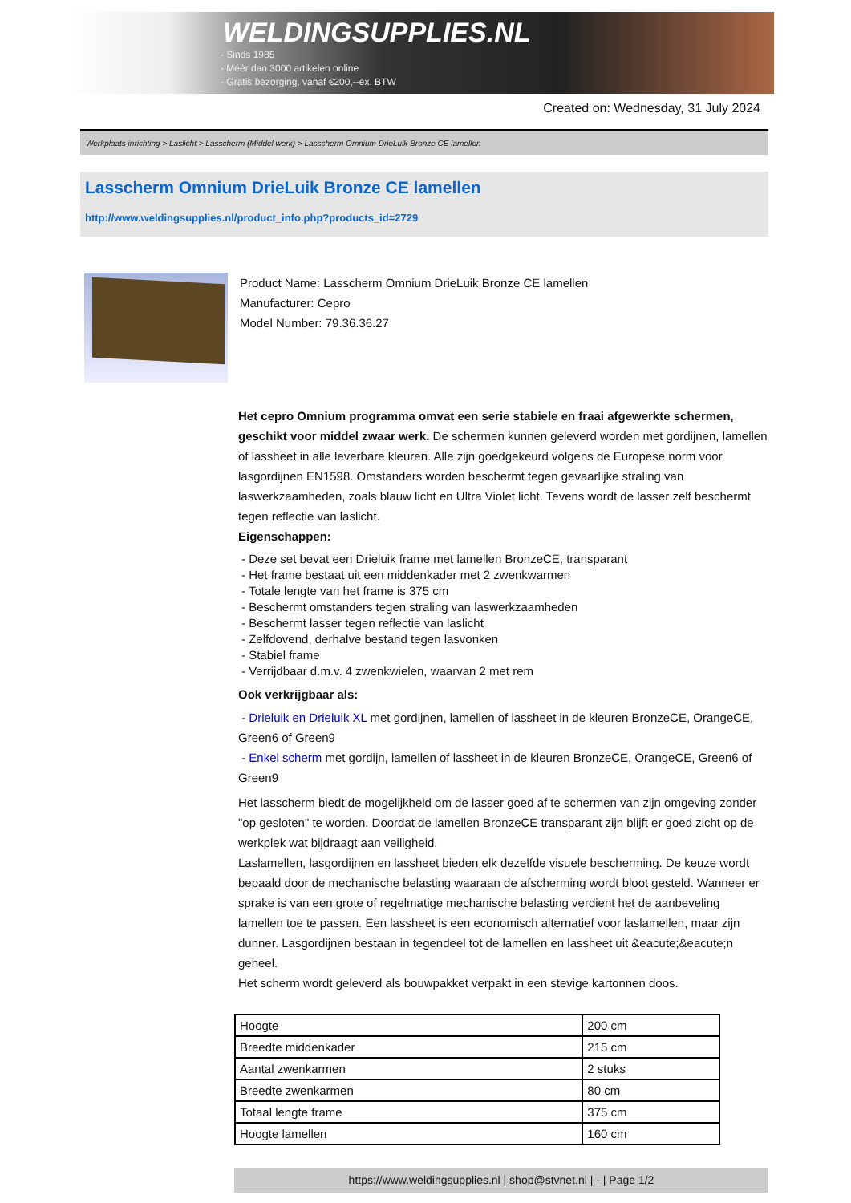WELDINGSUPPLIES.NL
- Sinds 1985
- Méér dan 3000 artikelen online
- Gratis bezorging, vanaf €200,--ex. BTW
Created on: Wednesday, 31 July 2024
Werkplaats inrichting > Laslicht > Lasscherm (Middel werk) > Lasscherm Omnium DrieLuik Bronze CE lamellen
Lasscherm Omnium DrieLuik Bronze CE lamellen
http://www.weldingsupplies.nl/product_info.php?products_id=2729
Product Name: Lasscherm Omnium DrieLuik Bronze CE lamellen
Manufacturer: Cepro
Model Number: 79.36.36.27
Het cepro Omnium programma omvat een serie stabiele en fraai afgewerkte schermen, geschikt voor middel zwaar werk. De schermen kunnen geleverd worden met gordijnen, lamellen of lassheet in alle leverbare kleuren. Alle zijn goedgekeurd volgens de Europese norm voor lasgordijnen EN1598. Omstanders worden beschermt tegen gevaarlijke straling van laswerkzaamheden, zoals blauw licht en Ultra Violet licht. Tevens wordt de lasser zelf beschermt tegen reflectie van laslicht.
Eigenschappen:
- Deze set bevat een Drieluik frame met lamellen BronzeCE, transparant
- Het frame bestaat uit een middenkader met 2 zwenkwarmen
- Totale lengte van het frame is 375 cm
- Beschermt omstanders tegen straling van laswerkzaamheden
- Beschermt lasser tegen reflectie van laslicht
- Zelfdovend, derhalve bestand tegen lasvonken
- Stabiel frame
- Verrijdbaar d.m.v. 4 zwenkwielen, waarvan 2 met rem
Ook verkrijgbaar als:
- Drieluik en Drieluik XL met gordijnen, lamellen of lassheet in de kleuren BronzeCE, OrangeCE, Green6 of Green9
- Enkel scherm met gordijn, lamellen of lassheet in de kleuren BronzeCE, OrangeCE, Green6 of Green9
Het lasscherm biedt de mogelijkheid om de lasser goed af te schermen van zijn omgeving zonder "op gesloten" te worden. Doordat de lamellen BronzeCE transparant zijn blijft er goed zicht op de werkplek wat bijdraagt aan veiligheid.
Laslamellen, lasgordijnen en lassheet bieden elk dezelfde visuele bescherming. De keuze wordt bepaald door de mechanische belasting waaraan de afscherming wordt bloot gesteld. Wanneer er sprake is van een grote of regelmatige mechanische belasting verdient het de aanbeveling lamellen toe te passen. Een lassheet is een economisch alternatief voor laslamellen, maar zijn dunner. Lasgordijnen bestaan in tegendeel tot de lamellen en lassheet uit &eacute;&eacute;n geheel.
Het scherm wordt geleverd als bouwpakket verpakt in een stevige kartonnen doos.
| Hoogte | 200 cm |
| Breedte middenkader | 215 cm |
| Aantal zwenkarmen | 2 stuks |
| Breedte zwenkarmen | 80 cm |
| Totaal lengte frame | 375 cm |
| Hoogte lamellen | 160 cm |
https://www.weldingsupplies.nl | shop@stvnet.nl | - | Page 1/2